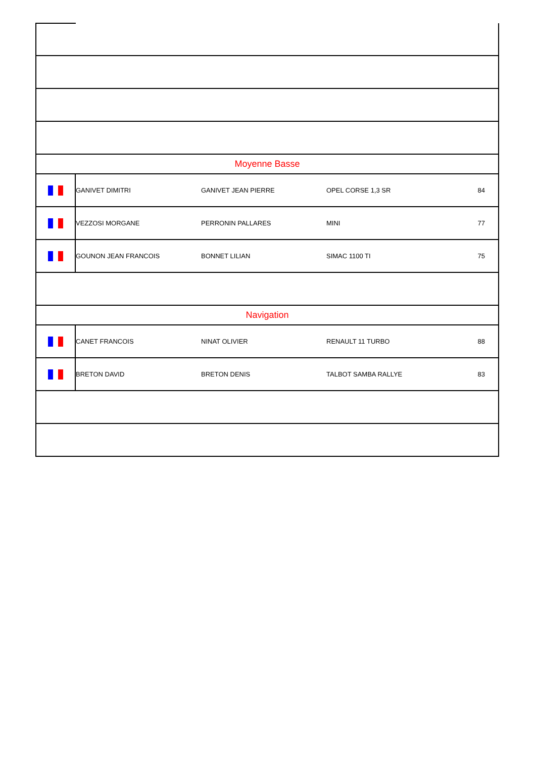| Moyenne Basse | | | | |
| | GANIVET DIMITRI | GANIVET JEAN PIERRE | OPEL CORSE 1,3 SR | 84 |
| | VEZZOSI MORGANE | PERRONIN PALLARES | MINI | 77 |
| | GOUNON JEAN FRANCOIS | BONNET LILIAN | SIMAC 1100 TI | 75 |
| Navigation | | | | |
| | CANET FRANCOIS | NINAT OLIVIER | RENAULT 11 TURBO | 88 |
| | BRETON DAVID | BRETON DENIS | TALBOT SAMBA RALLYE | 83 |